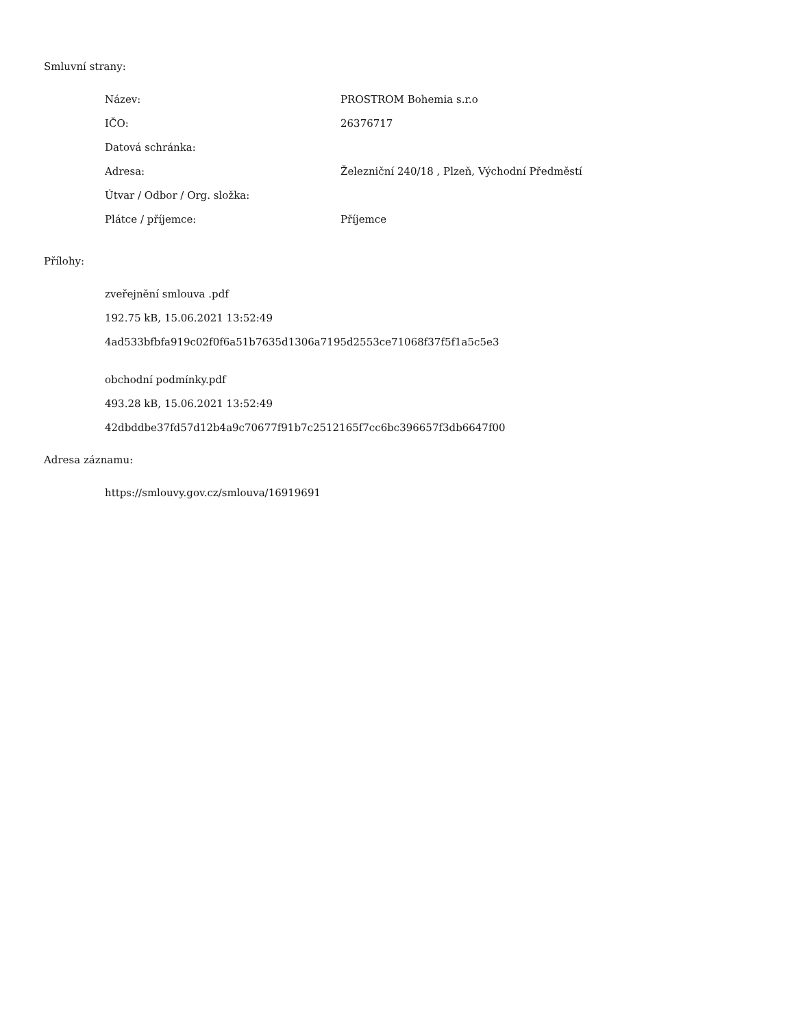Smluvní strany:
| Název: | PROSTROM Bohemia s.r.o |
| IČO: | 26376717 |
| Datová schránka: | |
| Adresa: | Železniční 240/18 , Plzeň, Východní Předměstí |
| Útvar / Odbor / Org. složka: | |
| Plátce / příjemce: | Příjemce |
Přílohy:
zveřejnění smlouva .pdf
192.75 kB, 15.06.2021 13:52:49
4ad533bfbfa919c02f0f6a51b7635d1306a7195d2553ce71068f37f5f1a5c5e3
obchodní podmínky.pdf
493.28 kB, 15.06.2021 13:52:49
42dbddbe37fd57d12b4a9c70677f91b7c2512165f7cc6bc396657f3db6647f00
Adresa záznamu:
https://smlouvy.gov.cz/smlouva/16919691